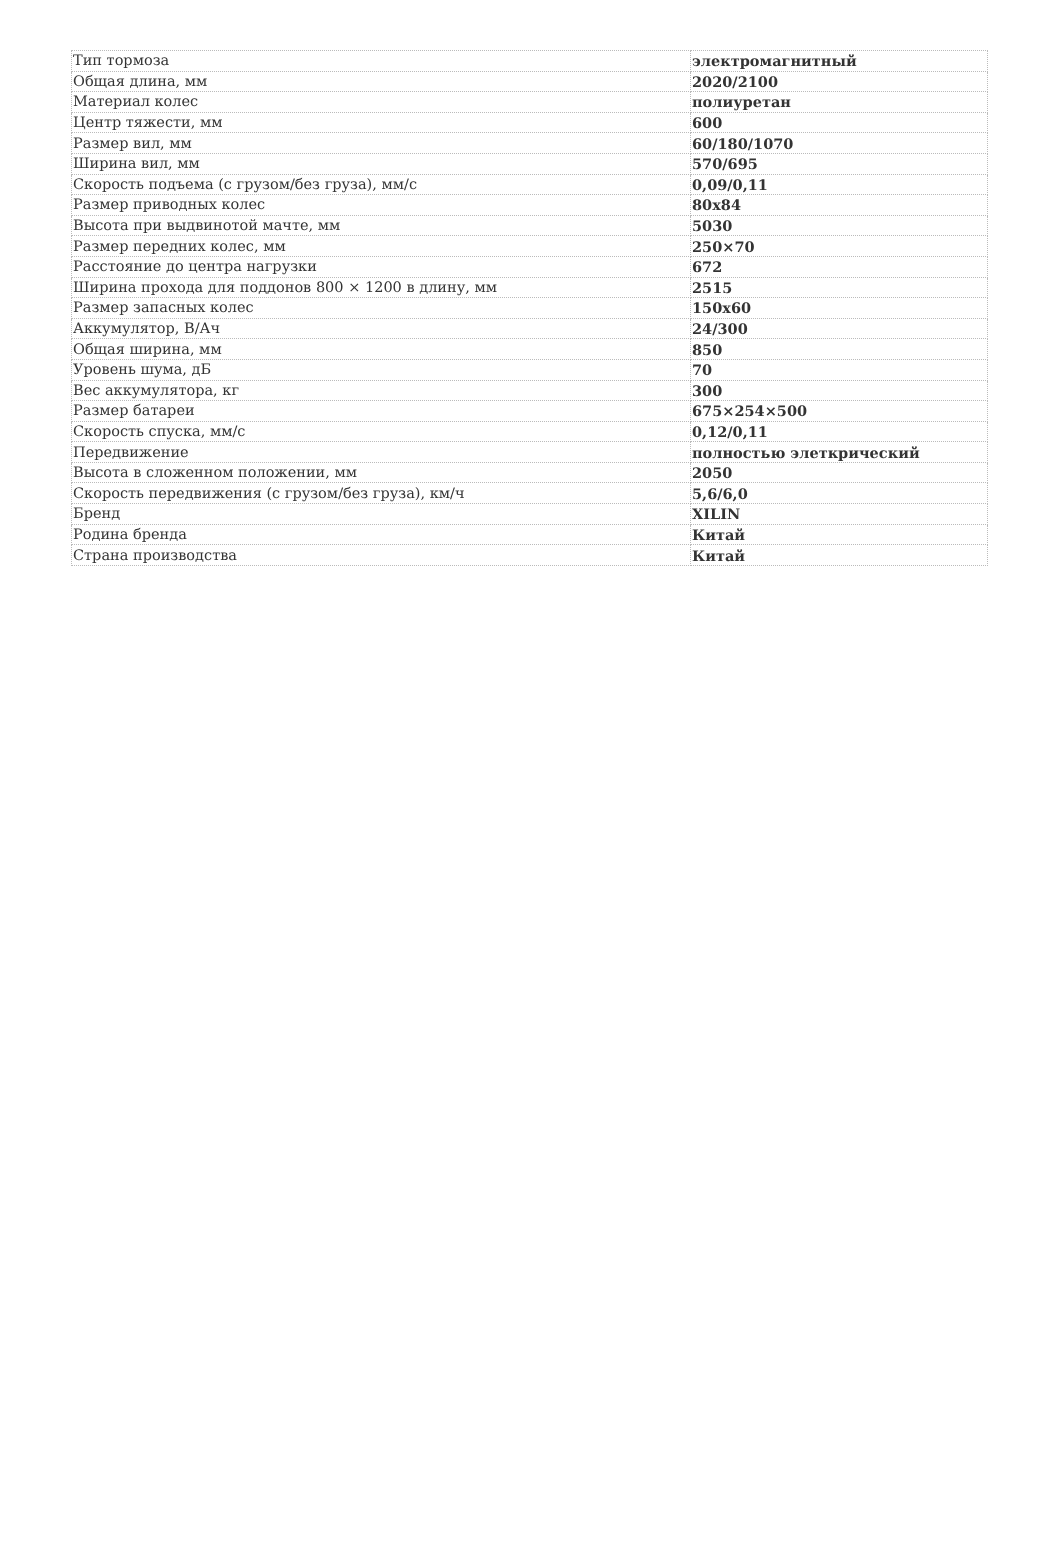| Тип тормоза | электромагнитный |
| Общая длина, мм | 2020/2100 |
| Материал колес | полиуретан |
| Центр тяжести, мм | 600 |
| Размер вил, мм | 60/180/1070 |
| Ширина вил, мм | 570/695 |
| Скорость подъема (с грузом/без груза), мм/с | 0,09/0,11 |
| Размер приводных колес | 80x84 |
| Высота при выдвинотой мачте, мм | 5030 |
| Размер передних колес, мм | 250×70 |
| Расстояние до центра нагрузки | 672 |
| Ширина прохода для поддонов 800 × 1200 в длину, мм | 2515 |
| Размер запасных колес | 150x60 |
| Аккумулятор, В/Ач | 24/300 |
| Общая ширина, мм | 850 |
| Уровень шума, дБ | 70 |
| Вес аккумулятора, кг | 300 |
| Размер батареи | 675×254×500 |
| Скорость спуска, мм/с | 0,12/0,11 |
| Передвижение | полностью элеткрический |
| Высота в сложенном положении, мм | 2050 |
| Скорость передвижения (с грузом/без груза), км/ч | 5,6/6,0 |
| Бренд | XILIN |
| Родина бренда | Китай |
| Страна производства | Китай |